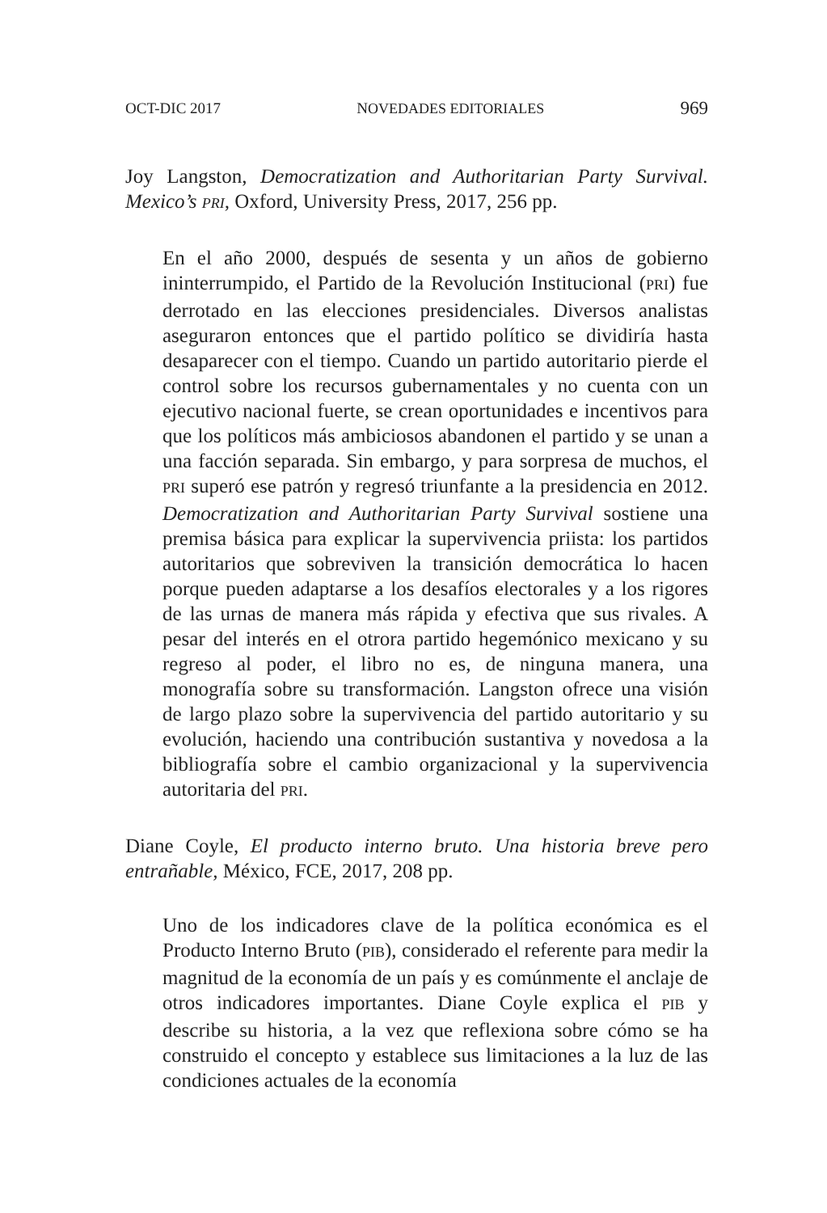OCT-DIC 2017 NOVEDADES EDITORIALES 969
Joy Langston, Democratization and Authoritarian Party Survival. Mexico’s PRI, Oxford, University Press, 2017, 256 pp.
En el año 2000, después de sesenta y un años de gobierno ininterrumpido, el Partido de la Revolución Institucional (PRI) fue derrotado en las elecciones presidenciales. Diversos analistas aseguraron entonces que el partido político se dividiría hasta desaparecer con el tiempo. Cuando un partido autoritario pierde el control sobre los recursos gubernamentales y no cuenta con un ejecutivo nacional fuerte, se crean oportunidades e incentivos para que los políticos más ambiciosos abandonen el partido y se unan a una facción separada. Sin embargo, y para sorpresa de muchos, el PRI superó ese patrón y regresó triunfante a la presidencia en 2012. Democratization and Authoritarian Party Survival sostiene una premisa básica para explicar la supervivencia priista: los partidos autoritarios que sobreviven la transición democrática lo hacen porque pueden adaptarse a los desafíos electorales y a los rigores de las urnas de manera más rápida y efectiva que sus rivales. A pesar del interés en el otrora partido hegemónico mexicano y su regreso al poder, el libro no es, de ninguna manera, una monografía sobre su transformación. Langston ofrece una visión de largo plazo sobre la supervivencia del partido autoritario y su evolución, haciendo una contribución sustantiva y novedosa a la bibliografía sobre el cambio organizacional y la supervivencia autoritaria del PRI.
Diane Coyle, El producto interno bruto. Una historia breve pero entrañable, México, FCE, 2017, 208 pp.
Uno de los indicadores clave de la política económica es el Producto Interno Bruto (PIB), considerado el referente para medir la magnitud de la economía de un país y es comúnmente el anclaje de otros indicadores importantes. Diane Coyle explica el PIB y describe su historia, a la vez que reflexiona sobre cómo se ha construido el concepto y establece sus limitaciones a la luz de las condiciones actuales de la economía